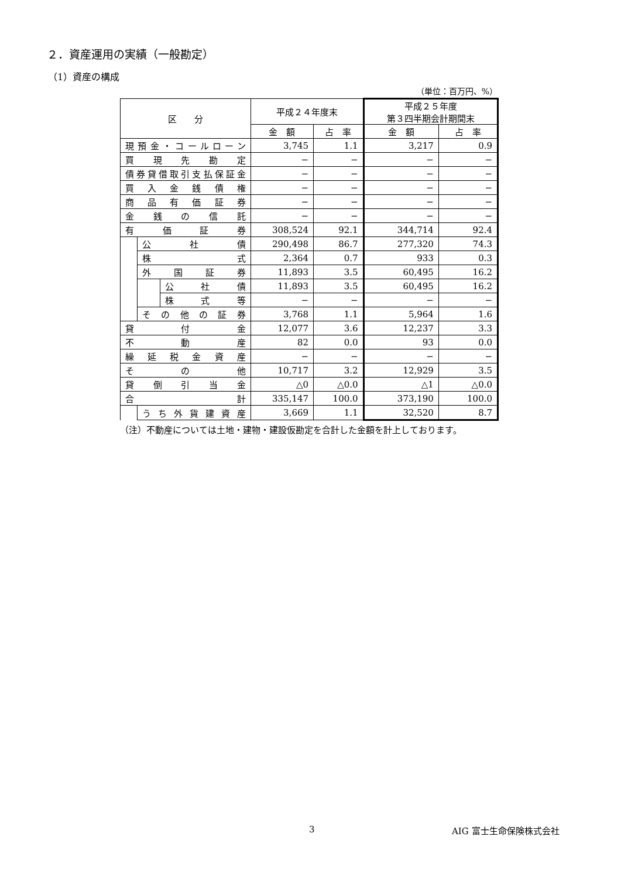２．資産運用の実績（一般勘定）
（1）資産の構成
（単位：百万円、%）
| 区 分 | | | 平成２４年度末 | | 平成２５年度 第３四半期会計期間末 | |
| --- | --- | --- | --- | --- | --- | --- |
| | | | 金 額 | 占 率 | 金 額 | 占 率 |
| 現預金・コールローン | | | 3,745 | 1.1 | 3,217 | 0.9 |
| 買現先勘定 | | | − | − | − | − |
| 債券貸借取引支払保証金 | | | − | − | − | − |
| 買入金銭債権 | | | − | − | − | − |
| 商品有価証券 | | | − | − | − | − |
| 金銭の信託 | | | − | − | − | − |
| 有価証券 | | | 308,524 | 92.1 | 344,714 | 92.4 |
| | 公社債 | | 290,498 | 86.7 | 277,320 | 74.3 |
| | 株式 | | 2,364 | 0.7 | 933 | 0.3 |
| | 外国証券 | | 11,893 | 3.5 | 60,495 | 16.2 |
| | | 公社債 | 11,893 | 3.5 | 60,495 | 16.2 |
| | | 株式等 | − | − | − | − |
| | その他の証券 | | 3,768 | 1.1 | 5,964 | 1.6 |
| 貸付金 | | | 12,077 | 3.6 | 12,237 | 3.3 |
| 不動産 | | | 82 | 0.0 | 93 | 0.0 |
| 繰延税金資産 | | | − | − | − | − |
| その他 | | | 10,717 | 3.2 | 12,929 | 3.5 |
| 貸倒引当金 | | | △0 | △0.0 | △1 | △0.0 |
| 合計 | | | 335,147 | 100.0 | 373,190 | 100.0 |
| | うち外貨建資産 | | 3,669 | 1.1 | 32,520 | 8.7 |
（注）不動産については土地・建物・建設仮勘定を合計した金額を計上しております。
3 AIG 富士生命保険株式会社